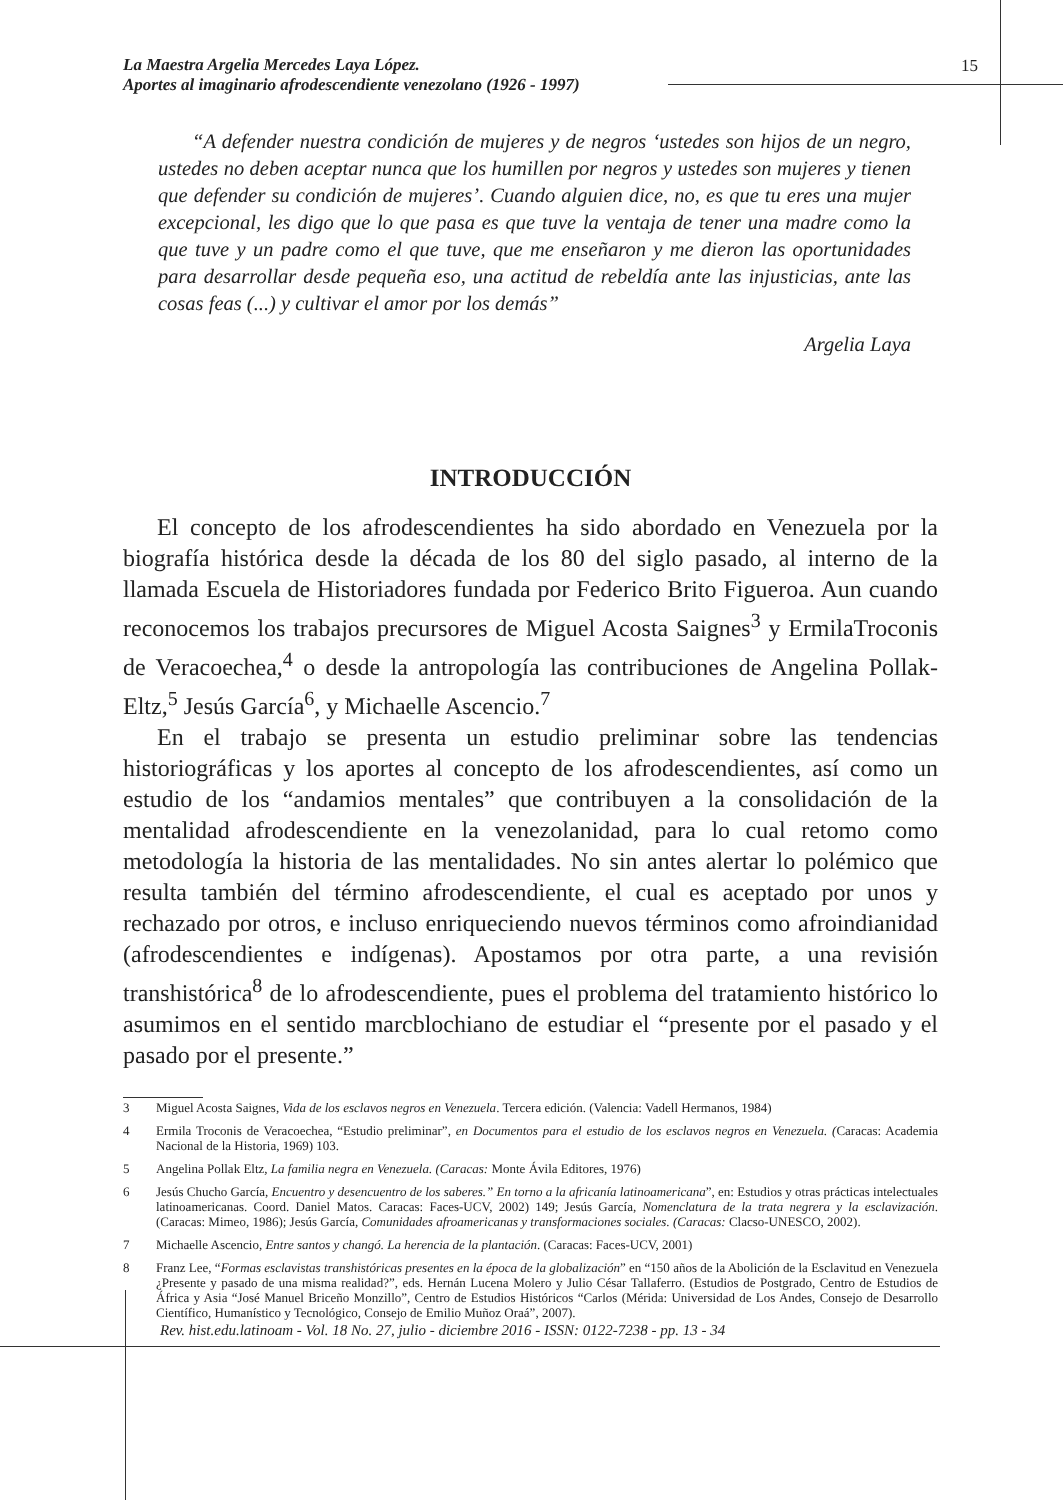La Maestra Argelia Mercedes Laya López.
Aportes al imaginario afrodescendiente venezolano (1926 - 1997)
15
“A defender nuestra condición de mujeres y de negros ‘ustedes son hijos de un negro, ustedes no deben aceptar nunca que los humillen por negros y ustedes son mujeres y tienen que defender su condición de mujeres’. Cuando alguien dice, no, es que tu eres una mujer excepcional, les digo que lo que pasa es que tuve la ventaja de tener una madre como la que tuve y un padre como el que tuve, que me enseñaron y me dieron las oportunidades para desarrollar desde pequeña eso, una actitud de rebeldía ante las injusticias, ante las cosas feas (...) y cultivar el amor por los demás”
Argelia Laya
INTRODUCCIÓN
El concepto de los afrodescendientes ha sido abordado en Venezuela por la biografía histórica desde la década de los 80 del siglo pasado, al interno de la llamada Escuela de Historiadores fundada por Federico Brito Figueroa. Aun cuando reconocemos los trabajos precursores de Miguel Acosta Saignes<sup>3</sup> y ErmilaTroconis de Veracoechea,<sup>4</sup> o desde la antropología las contribuciones de Angelina Pollak-Eltz,<sup>5</sup> Jesús García<sup>6</sup>, y Michaelle Ascencio.<sup>7</sup>
En el trabajo se presenta un estudio preliminar sobre las tendencias historiográficas y los aportes al concepto de los afrodescendientes, así como un estudio de los “andamios mentales” que contribuyen a la consolidación de la mentalidad afrodescendiente en la venezolanidad, para lo cual retomo como metodología la historia de las mentalidades. No sin antes alertar lo polémico que resulta también del término afrodescendiente, el cual es aceptado por unos y rechazado por otros, e incluso enriqueciendo nuevos términos como afroindianidad (afrodescendientes e indígenas). Apostamos por otra parte, a una revisión transhistórica<sup>8</sup> de lo afrodescendiente, pues el problema del tratamiento histórico lo asumimos en el sentido marcblochiano de estudiar el “presente por el pasado y el pasado por el presente.”
3 Miguel Acosta Saignes, Vida de los esclavos negros en Venezuela. Tercera edición. (Valencia: Vadell Hermanos, 1984)
4 Ermila Troconis de Veracoechea, “Estudio preliminar”, en Documentos para el estudio de los esclavos negros en Venezuela. (Caracas: Academia Nacional de la Historia, 1969) 103.
5 Angelina Pollak Eltz, La familia negra en Venezuela. (Caracas: Monte Ávila Editores, 1976)
6 Jesús Chucho García, Encuentro y desencuentro de los saberes.” En torno a la africanía latinoamericana”, en: Estudios y otras prácticas intelectuales latinoamericanas. Coord. Daniel Matos. Caracas: Faces-UCV, 2002) 149; Jesús García, Nomenclatura de la trata negrera y la esclavización. (Caracas: Mimeo, 1986); Jesús García, Comunidades afroamericanas y transformaciones sociales. (Caracas: Clacso-UNESCO, 2002).
7 Michaelle Ascencio, Entre santos y changó. La herencia de la plantación. (Caracas: Faces-UCV, 2001)
8 Franz Lee, “Formas esclavistas transhistóricas presentes en la época de la globalización” en “150 años de la Abolición de la Esclavitud en Venezuela ¿Presente y pasado de una misma realidad?”, eds. Hernán Lucena Molero y Julio César Tallaferro. (Estudios de Postgrado, Centro de Estudios de África y Asia “José Manuel Briceño Monzillo”, Centro de Estudios Históricos “Carlos (Mérida: Universidad de Los Andes, Consejo de Desarrollo Científico, Humanístico y Tecnológico, Consejo de Emilio Muñoz Oraá”, 2007).
Rev. hist.edu.latinoam - Vol. 18 No. 27, julio - diciembre 2016 - ISSN: 0122-7238 - pp. 13 - 34